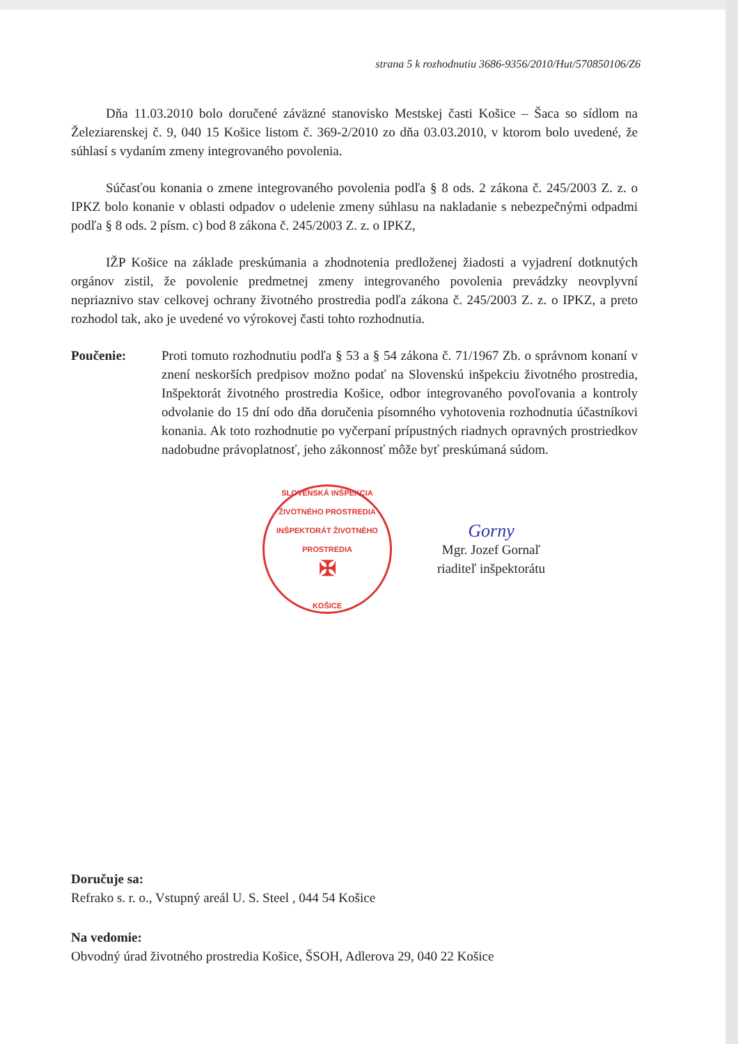strana 5 k rozhodnutiu 3686-9356/2010/Hut/570850106/Z6
Dňa 11.03.2010 bolo doručené záväzné stanovisko Mestskej časti Košice – Šaca so sídlom na Železiarenskej č. 9, 040 15 Košice listom č. 369-2/2010 zo dňa 03.03.2010, v ktorom bolo uvedené, že súhlasí s vydaním zmeny integrovaného povolenia.
Súčasťou konania o zmene integrovaného povolenia podľa § 8 ods. 2 zákona č. 245/2003 Z. z. o IPKZ bolo konanie v oblasti odpadov o udelenie zmeny súhlasu na nakladanie s nebezpečnými odpadmi podľa § 8 ods. 2 písm. c) bod 8 zákona č. 245/2003 Z. z. o IPKZ,
IŽP Košice na základe preskúmania a zhodnotenia predloženej žiadosti a vyjadrení dotknutých orgánov zistil, že povolenie predmetnej zmeny integrovaného povolenia prevádzky neovplyvní nepriaznivo stav celkovej ochrany životného prostredia podľa zákona č. 245/2003 Z. z. o IPKZ, a preto rozhodol tak, ako je uvedené vo výrokovej časti tohto rozhodnutia.
Poučenie: Proti tomuto rozhodnutiu podľa § 53 a § 54 zákona č. 71/1967 Zb. o správnom konaní v znení neskorších predpisov možno podať na Slovenskú inšpekciu životného prostredia, Inšpektorát životného prostredia Košice, odbor integrovaného povoľovania a kontroly odvolanie do 15 dní odo dňa doručenia písomného vyhotovenia rozhodnutia účastníkovi konania. Ak toto rozhodnutie po vyčerpaní prípustných riadnych opravných prostriedkov nadobudne právoplatnosť, jeho zákonnosť môže byť preskúmaná súdom.
SLOVENSKÁ INŠPEKCIA ŽIVOTNÉHO PROSTREDIA
INŠPEKTORÁT ŽIVOTNÉHO PROSTREDIA
✠
KOŠICE
Gorny
Mgr. Jozef Gornaľ
riaditeľ inšpektorátu
Doručuje sa:
Refrako s. r. o., Vstupný areál U. S. Steel , 044 54 Košice
Na vedomie:
Obvodný úrad životného prostredia Košice, ŠSOH, Adlerova 29, 040 22 Košice